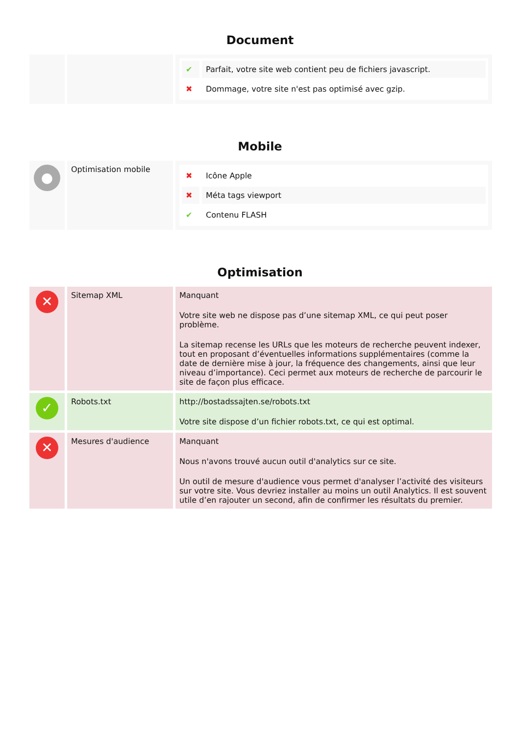Document
| | | / ✔ / Parfait, votre site web contient peu de fichiers javascript. / / ✖ / Dommage, votre site n'est pas optimisé avec gzip. / |
Mobile
| ● | Optimisation mobile | / ✖ / Icône Apple / / ✖ / Méta tags viewport / / ✔ / Contenu FLASH / |
Optimisation
| ✕ | Sitemap XML | Manquant Votre site web ne dispose pas d’une sitemap XML, ce qui peut poser problème. La sitemap recense les URLs que les moteurs de recherche peuvent indexer, tout en proposant d’éventuelles informations supplémentaires (comme la date de dernière mise à jour, la fréquence des changements, ainsi que leur niveau d’importance). Ceci permet aux moteurs de recherche de parcourir le site de façon plus efficace. |
| ✓ | Robots.txt | http://bostadssajten.se/robots.txt Votre site dispose d’un fichier robots.txt, ce qui est optimal. |
| ✕ | Mesures d'audience | Manquant Nous n'avons trouvé aucun outil d'analytics sur ce site. Un outil de mesure d'audience vous permet d'analyser l’activité des visiteurs sur votre site. Vous devriez installer au moins un outil Analytics. Il est souvent utile d’en rajouter un second, afin de confirmer les résultats du premier. |